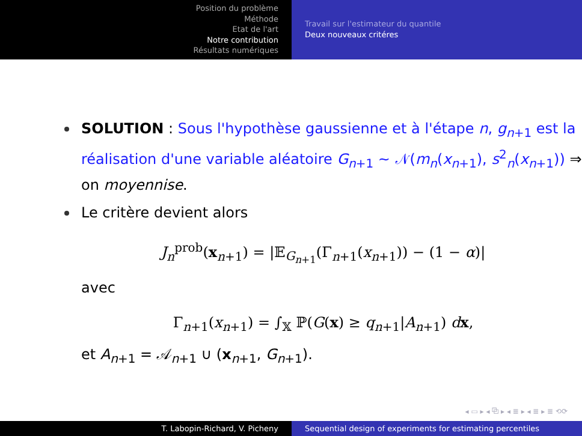Position du problème
Méthode
Etat de l'art
Notre contribution
Résultats numériques
Travail sur l'estimateur du quantile
Deux nouveaux critéres
SOLUTION : Sous l'hypothèse gaussienne et à l'étape n, g<sub>n+1</sub> est la réalisation d'une variable aléatoire G<sub>n+1</sub> ∼ 𝒩(m<sub>n</sub>(x<sub>n+1</sub>), s<sup>2</sup><sub>n</sub>(x<sub>n+1</sub>)) ⇒ on moyennise.
Le critère devient alors
J<sub>n</sub><sup>prob</sup>(x<sub>n+1</sub>) = |𝔼<sub>G<sub>n+1</sub></sub>(Γ<sub>n+1</sub>(x<sub>n+1</sub>)) − (1 − α)|
avec
Γ<sub>n+1</sub>(x<sub>n+1</sub>) = ∫<sub>𝕏</sub> ℙ(G(x) ≥ q<sub>n+1</sub>|A<sub>n+1</sub>) dx,
et A<sub>n+1</sub> = 𝒜<sub>n+1</sub> ∪ (x<sub>n+1</sub>, G<sub>n+1</sub>).
◂ ▭ ▸ ◂ ⧉ ▸ ◂ ≣ ▸ ◂ ≣ ▸ ≣ ⟲⟳
T. Labopin-Richard, V. Picheny Sequential design of experiments for estimating percentiles